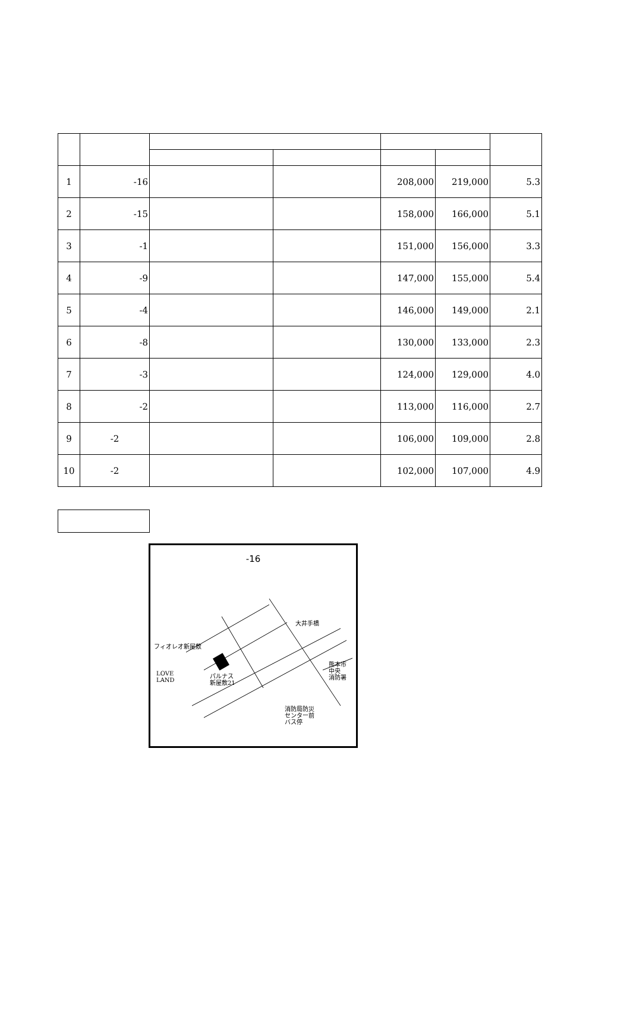| 1 | -16 | | | 208,000 | 219,000 | 5.3 |
| 2 | -15 | | | 158,000 | 166,000 | 5.1 |
| 3 | -1 | | | 151,000 | 156,000 | 3.3 |
| 4 | -9 | | | 147,000 | 155,000 | 5.4 |
| 5 | -4 | | | 146,000 | 149,000 | 2.1 |
| 6 | -8 | | | 130,000 | 133,000 | 2.3 |
| 7 | -3 | | | 124,000 | 129,000 | 4.0 |
| 8 | -2 | | | 113,000 | 116,000 | 2.7 |
| 9 | -2 | | | 106,000 | 109,000 | 2.8 |
| 10 | -2 | | | 102,000 | 107,000 | 4.9 |
-16
フィオレオ新屋敷
LOVE
LAND
パルナス
新屋敷21
大井手橋
熊本市
中央
消防署
消防局防災
センター前
バス停